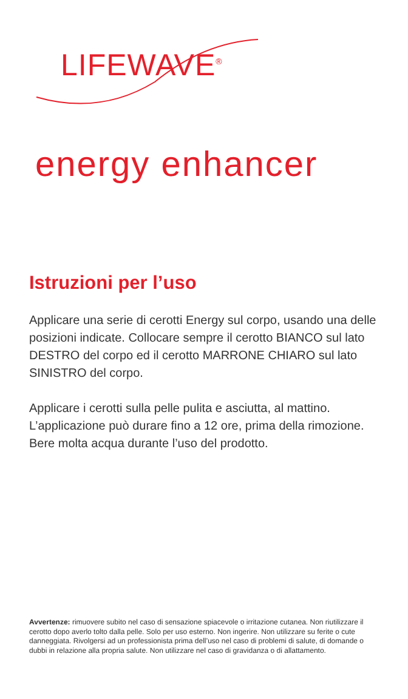LIFEWAVE<sup>®</sup>
energy enhancer
Istruzioni per l’uso
Applicare una serie di cerotti Energy sul corpo, usando una delle posizioni indicate. Collocare sempre il cerotto BIANCO sul lato DESTRO del corpo ed il cerotto MARRONE CHIARO sul lato SINISTRO del corpo.
Applicare i cerotti sulla pelle pulita e asciutta, al mattino. L’applicazione può durare fino a 12 ore, prima della rimozione. Bere molta acqua durante l’uso del prodotto.
Avvertenze: rimuovere subito nel caso di sensazione spiacevole o irritazione cutanea. Non riutilizzare il cerotto dopo averlo tolto dalla pelle. Solo per uso esterno. Non ingerire. Non utilizzare su ferite o cute danneggiata. Rivolgersi ad un professionista prima dell’uso nel caso di problemi di salute, di domande o dubbi in relazione alla propria salute. Non utilizzare nel caso di gravidanza o di allattamento.